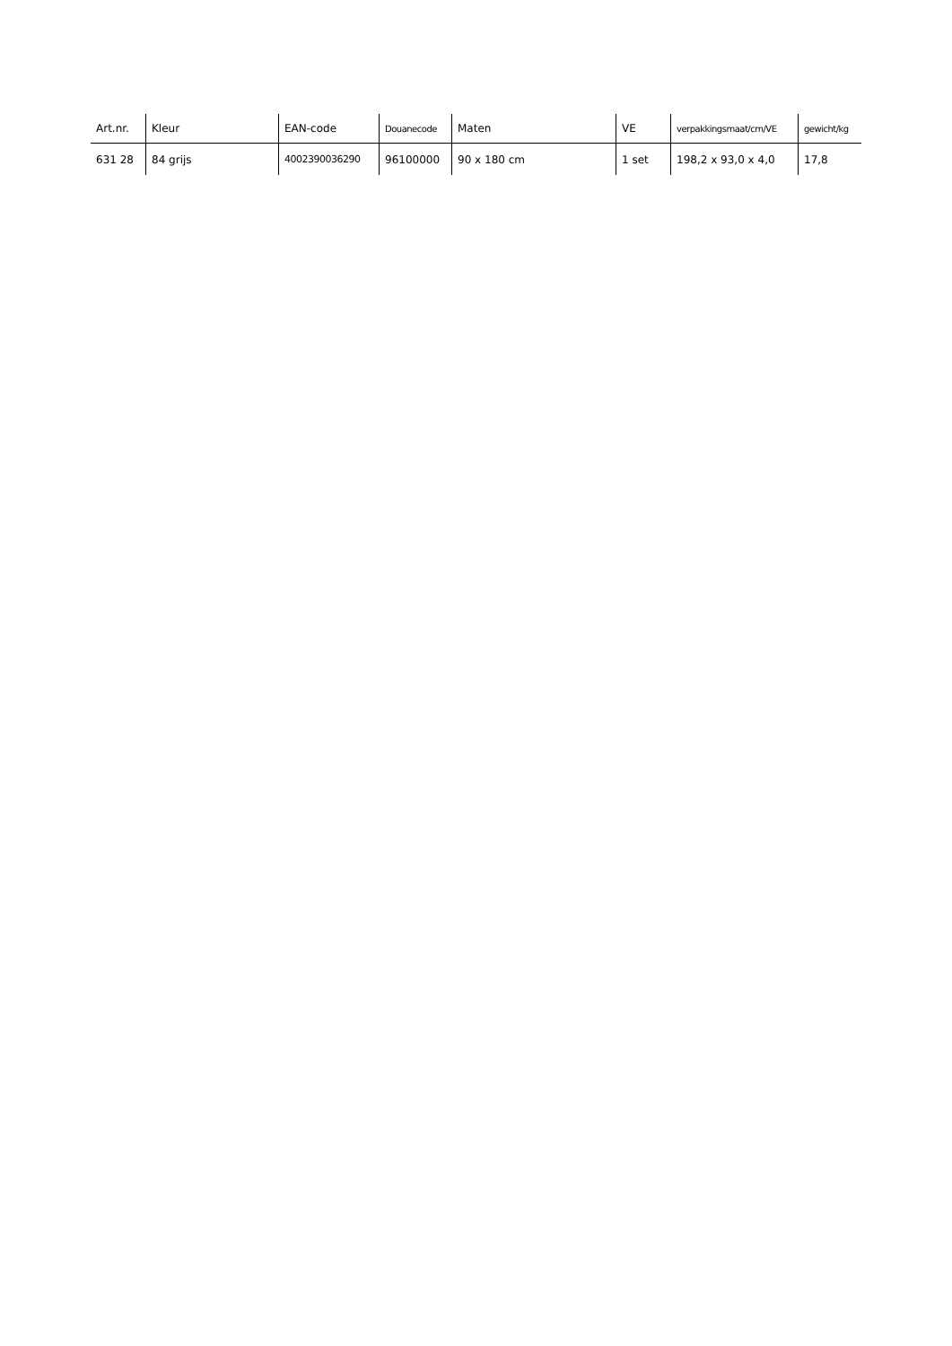| Art.nr. | Kleur | EAN-code | Douanecode | Maten | VE | verpakkingsmaat/cm/VE | gewicht/kg |
| --- | --- | --- | --- | --- | --- | --- | --- |
| 631 28 | 84 grijs | 4002390036290 | 96100000 | 90 x 180 cm | 1 set | 198,2 x 93,0 x 4,0 | 17,8 |